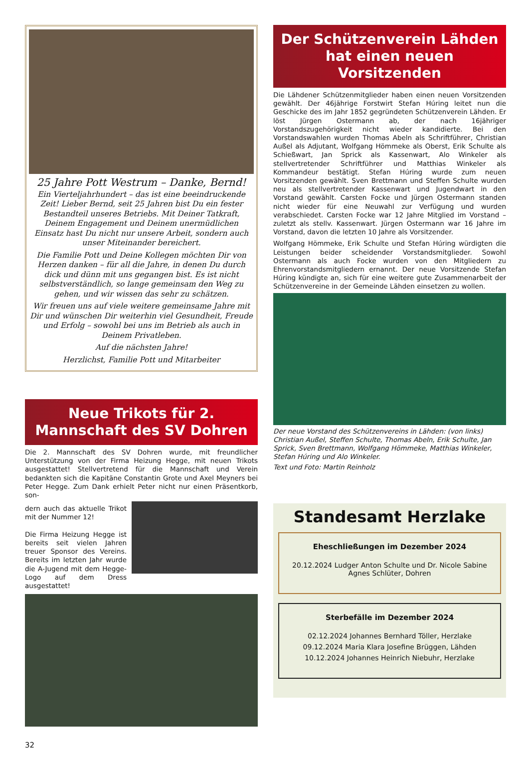25 Jahre Pott Westrum – Danke, Bernd!
Ein Vierteljahrhundert – das ist eine beeindruckende Zeit! Lieber Bernd, seit 25 Jahren bist Du ein fester Bestandteil unseres Betriebs. Mit Deiner Tatkraft, Deinem Engagement und Deinem unermüdlichen Einsatz hast Du nicht nur unsere Arbeit, sondern auch unser Miteinander bereichert.
Die Familie Pott und Deine Kollegen möchten Dir von Herzen danken – für all die Jahre, in denen Du durch dick und dünn mit uns gegangen bist. Es ist nicht selbstverständlich, so lange gemeinsam den Weg zu gehen, und wir wissen das sehr zu schätzen.
Wir freuen uns auf viele weitere gemeinsame Jahre mit Dir und wünschen Dir weiterhin viel Gesundheit, Freude und Erfolg – sowohl bei uns im Betrieb als auch in Deinem Privatleben.
Auf die nächsten Jahre!
Herzlichst, Familie Pott und Mitarbeiter
Neue Trikots für 2. Mannschaft des SV Dohren
Die 2. Mannschaft des SV Dohren wurde, mit freundlicher Unterstützung von der Firma Heizung Hegge, mit neuen Trikots ausgestattet! Stellvertretend für die Mannschaft und Verein bedankten sich die Kapitäne Constantin Grote und Axel Meyners bei Peter Hegge. Zum Dank erhielt Peter nicht nur einen Präsentkorb, son-
dern auch das aktuelle Trikot mit der Nummer 12!
Die Firma Heizung Hegge ist bereits seit vielen Jahren treuer Sponsor des Vereins. Bereits im letzten Jahr wurde die A-Jugend mit dem Hegge-Logo auf dem Dress ausgestattet!
32
Der Schützenverein Lähden hat einen neuen Vorsitzenden
Die Lähdener Schützenmitglieder haben einen neuen Vorsitzenden gewählt. Der 46jährige Forstwirt Stefan Húring leitet nun die Geschicke des im Jahr 1852 gegründeten Schützenverein Lähden. Er löst Jürgen Ostermann ab, der nach 16jähriger Vorstandszugehörigkeit nicht wieder kandidierte. Bei den Vorstandswahlen wurden Thomas Abeln als Schriftführer, Christian Außel als Adjutant, Wolfgang Hömmeke als Oberst, Erik Schulte als Schießwart, Jan Sprick als Kassenwart, Alo Winkeler als stellvertretender Schriftführer und Matthias Winkeler als Kommandeur bestätigt. Stefan Húring wurde zum neuen Vorsitzenden gewählt. Sven Brettmann und Steffen Schulte wurden neu als stellvertretender Kassenwart und Jugendwart in den Vorstand gewählt. Carsten Focke und Jürgen Ostermann standen nicht wieder für eine Neuwahl zur Verfügung und wurden verabschiedet. Carsten Focke war 12 Jahre Mitglied im Vorstand – zuletzt als stellv. Kassenwart. Jürgen Ostermann war 16 Jahre im Vorstand, davon die letzten 10 Jahre als Vorsitzender.
Wolfgang Hömmeke, Erik Schulte und Stefan Húring würdigten die Leistungen beider scheidender Vorstandsmitglieder. Sowohl Ostermann als auch Focke wurden von den Mitgliedern zu Ehrenvorstandsmitgliedern ernannt. Der neue Vorsitzende Stefan Húring kündigte an, sich für eine weitere gute Zusammenarbeit der Schützenvereine in der Gemeinde Lähden einsetzen zu wollen.
Der neue Vorstand des Schützenvereins in Lähden: (von links) Christian Außel, Steffen Schulte, Thomas Abeln, Erik Schulte, Jan Sprick, Sven Brettmann, Wolfgang Hömmeke, Matthias Winkeler, Stefan Húring und Alo Winkeler.
Text und Foto: Martin Reinholz
Standesamt Herzlake
Eheschließungen im Dezember 2024
20.12.2024 Ludger Anton Schulte und Dr. Nicole Sabine Agnes Schlüter, Dohren
Sterbefälle im Dezember 2024
02.12.2024 Johannes Bernhard Töller, Herzlake
09.12.2024 Maria Klara Josefine Brüggen, Lähden
10.12.2024 Johannes Heinrich Niebuhr, Herzlake